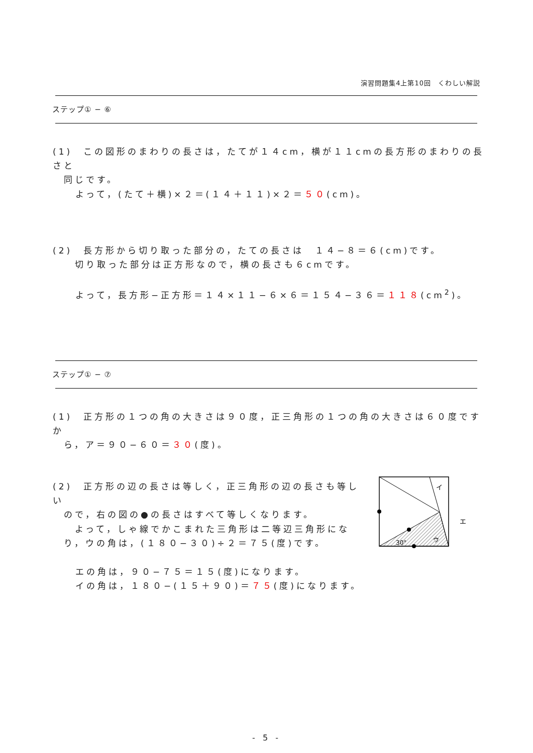演習問題集4上第10回　くわしい解説
ステップ① − ⑥
(1)　この図形のまわりの長さは，たてが１４cm，横が１１cmの長方形のまわりの長さと
　同じです。
よって，(たて＋横)×２＝(１４＋１１)×２＝５０(cm)。
(2)　長方形から切り取った部分の，たての長さは　１４−８＝６(cm)です。
　　切り取った部分は正方形なので，横の長さも６cmです。
よって，長方形−正方形＝１４×１１−６×６＝１５４−３６＝１１８(cm<sup>2</sup>)。
ステップ① − ⑦
(1)　正方形の１つの角の大きさは９０度，正三角形の１つの角の大きさは６０度ですか
　ら，ア＝９０−６０＝３０(度)。
(2)　正方形の辺の長さは等しく，正三角形の辺の長さも等しい
　ので，右の図の●の長さはすべて等しくなります。
　　よって，しゃ線でかこまれた三角形は二等辺三角形にな
　り，ウの角は，(１８０−３０)÷２＝７５(度)です。
エの角は，９０−７５＝１５(度)になります。
イの角は，１８０−(１５＋９０)＝７５(度)になります。
イ
エ
30°
ウ
- 5 -